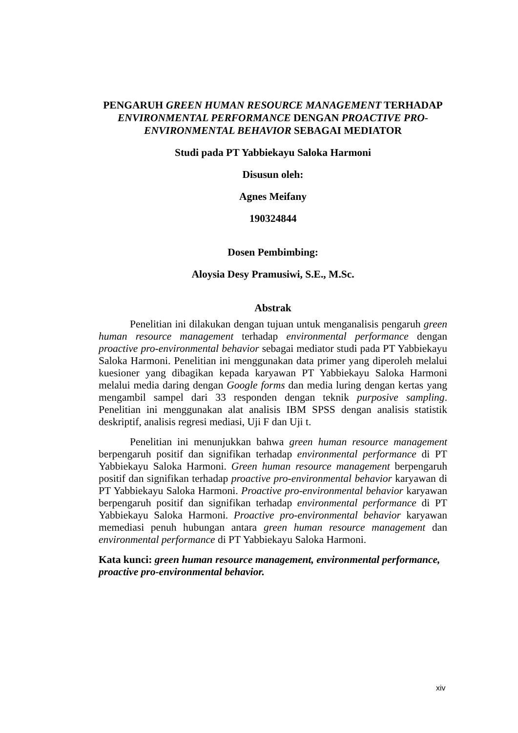PENGARUH GREEN HUMAN RESOURCE MANAGEMENT TERHADAP ENVIRONMENTAL PERFORMANCE DENGAN PROACTIVE PRO-ENVIRONMENTAL BEHAVIOR SEBAGAI MEDIATOR
Studi pada PT Yabbiekayu Saloka Harmoni
Disusun oleh:
Agnes Meifany
190324844
Dosen Pembimbing:
Aloysia Desy Pramusiwi, S.E., M.Sc.
Abstrak
Penelitian ini dilakukan dengan tujuan untuk menganalisis pengaruh green human resource management terhadap environmental performance dengan proactive pro-environmental behavior sebagai mediator studi pada PT Yabbiekayu Saloka Harmoni. Penelitian ini menggunakan data primer yang diperoleh melalui kuesioner yang dibagikan kepada karyawan PT Yabbiekayu Saloka Harmoni melalui media daring dengan Google forms dan media luring dengan kertas yang mengambil sampel dari 33 responden dengan teknik purposive sampling. Penelitian ini menggunakan alat analisis IBM SPSS dengan analisis statistik deskriptif, analisis regresi mediasi, Uji F dan Uji t.
Penelitian ini menunjukkan bahwa green human resource management berpengaruh positif dan signifikan terhadap environmental performance di PT Yabbiekayu Saloka Harmoni. Green human resource management berpengaruh positif dan signifikan terhadap proactive pro-environmental behavior karyawan di PT Yabbiekayu Saloka Harmoni. Proactive pro-environmental behavior karyawan berpengaruh positif dan signifikan terhadap environmental performance di PT Yabbiekayu Saloka Harmoni. Proactive pro-environmental behavior karyawan memediasi penuh hubungan antara green human resource management dan environmental performance di PT Yabbiekayu Saloka Harmoni.
Kata kunci: green human resource management, environmental performance, proactive pro-environmental behavior.
xiv